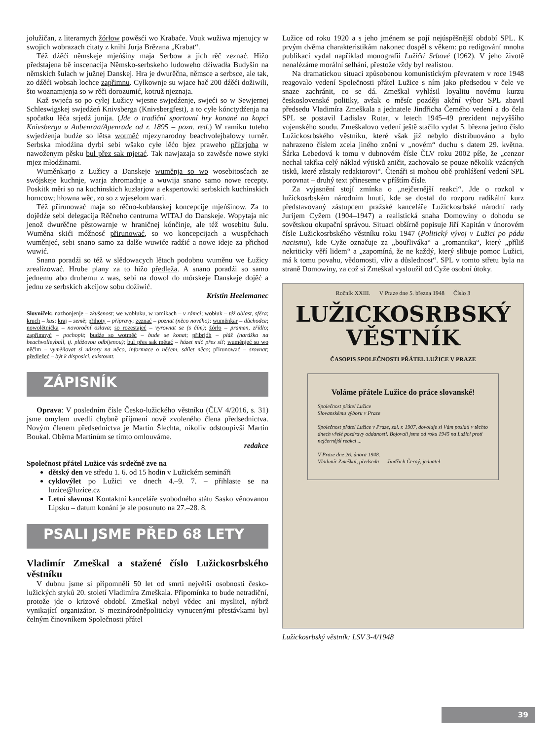jołužičan, z literarnych žórłow powěsći wo Krabaće. Vouk wužiwa mjenujcy w swojich wobrazach citaty z knihi Jurja Brězana „Krabat“.
Též dźěći němskeje mjeńšiny maja Serbow a jich rěč zeznać. Hižo předstajena bě inscenacija Němsko-serbskeho ludoweho dźiwadła Budyšin na němskich šulach w južnej Danskej. Hra je dwurěčna, němsce a serbsce, ale tak, zo dźěći wobsah lochce zapřimnu. Cyłkownje su wjace hač 200 dźěći dožiwili, što woznamjenja so w rěči dorozumić, kotruž njeznaja.
Kaž swjeća so po cyłej Łužicy wjesne swjedźenje, swjeći so w Sewjernej Schleswigskej swjedźeń Knivsberga (Knivsbergfest), a to cyłe kónctydźenja na spočatku lěća srjedź junija. (Jde o tradiční sportovní hry konané na kopci Knivsbergu u Aabenraa/Apenrade od r. 1895 – pozn. red.) W ramiku tuteho swjedźenja budźe so lětsa wotměć mjezynarodny beachvolejbalowy turněr. Serbska młodźina dyrbi sebi wšako cyłe lěćo bjez praweho přibrjoha w nawoženym pěsku bul přez sak mjetać. Tak nawjazaja so zawěsće nowe styki mjez młodźinami.
Wuměnkarjo z Łužicy a Danskeje wuměnja so wo wosebitosćach ze swójskeje kuchnje, warja zhromadnje a wuwija snano samo nowe recepty. Poskitk měri so na kuchinskich kuzłarjow a ekspertowki serbskich kuchinskich horncow; hłowna wěc, zo so z wjeselom wari.
Též přirunować maja so rěčno-kubłanskej koncepcije mjeńšinow. Za to dojědźe sebi delegacija Rěčneho centruma WITAJ do Danskeje. Wopytaja nic jenož dwurěčne pěstowarnje w hraničnej kónčinje, ale též wosebitu šulu. Wuměna skići móžnosć přirunować, so wo koncepcijach a wuspěchach wuměnjeć, sebi snano samo za dalše wuwiće radźić a nowe ideje za přichod wuwić.
Snano poradźi so též w slědowacych lětach podobnu wuměnu we Łužicy zrealizować. Hrube plany za to hižo předleža. A snano poradźi so samo jednemu abo druhemu z was, sebi na dowol do mórskeje Danskeje dojěć a jednu ze serbskich akcijow sobu dožiwić.
Kristin Heelemanec
Slovníček: nazhonjenje – zkušenost; we wobłuku, w ramikach – v rámci; wobłuk – též oblast, sféra; kruch – kus; kraj – země; přihoty – přípravy; zeznać – poznat (něco nového); wuměnkar – důchodce; nowolětnička – novoroční oslava; so rozestajeć – vyrovnat se (s čím); žórło – pramen, zřídlo; zapřimnyć – pochopit; budźe so wotměć – bude se konat; přibrjóh – pláž (narážka na beachvolleyball, tj. plážovou odbíjenou); bul přes sak mětać – házet míč přes síť; wuměnjeć so wo něčim – vyměňovat si názory na něco, informace o něčem, sdílet něco; přirunować – srovnat; předležeć – být k disposici, existovat.
ZÁPISNÍK
Oprava: V posledním čísle Česko-lužického věstníku (ČLV 4/2016, s. 31) jsme omylem uvedli chybně příjmení nově zvoleného člena předsednictva. Novým členem předsednictva je Martin Šlechta, nikoliv odstoupivší Martin Boukal. Oběma Martinům se tímto omlouváme.
redakce
Společnost přátel Lužice vás srdečně zve na
dětský den ve středu 1. 6. od 15 hodin v Lužickém semináři
cyklovýlet po Lužici ve dnech 4.–9. 7. – přihlaste se na luzice@luzice.cz
Letní slavnost Kontaktní kanceláře svobodného státu Sasko věnovanou Lipsku – datum konání je ale posunuto na 27.–28. 8.
PSALI JSME PŘED 68 LETY
Vladimír Zmeškal a stažené číslo Lužickosrbského věstníku
V dubnu jsme si připomněli 50 let od smrti největší osobnosti česko-lužických styků 20. století Vladimíra Zmeškala. Připomínka to bude netradiční, protože jde o krizové období. Zmeškal nebyl vědec ani myslitel, nýbrž vynikající organizátor. S mezinárodněpoliticky vynucenými přestávkami byl čelným činovníkem Společnosti přátel
Lužice od roku 1920 a s jeho jménem se pojí nejúspěšnější období SPL. K prvým dvěma charakteristikám nakonec dospěl s věkem: po redigování mnoha publikací vydal například monografii Lužičtí Srbové (1962). V jeho životě nenalézáme morální selhání, přestože vždy byl realistou.
Na dramatickou situaci způsobenou komunistickým převratem v roce 1948 reagovalo vedení Společnosti přátel Lužice s ním jako předsedou v čele ve snaze zachránit, co se dá. Zmeškal vyhlásil loyalitu novému kurzu československé politiky, avšak o měsíc později akční výbor SPL zbavil předsedu Vladimíra Zmeškala a jednatele Jindřicha Černého vedení a do čela SPL se postavil Ladislav Rutar, v letech 1945–49 prezident nejvyššího vojenského soudu. Zmeškalovo vedení ještě stačilo vydat 5. března jedno číslo Lužickosrbského věstníku, které však již nebylo distribuováno a bylo nahrazeno číslem zcela jiného znění v „novém“ duchu s datem 29. května. Šárka Lebedová k tomu v dubnovém čísle ČLV roku 2002 píše, že „cenzor nechal takřka celý náklad výtisků zničit, zachovalo se pouze několik vzácných tisků, které zůstaly redaktorovi“. Čtenáři si mohou obě prohlášení vedení SPL porovnat – druhý text přineseme v příštím čísle.
Za vyjasnění stojí zmínka o „nejčernější reakci“. Jde o rozkol v lužickosrbském národním hnutí, kde se dostal do rozporu radikální kurz představovaný zástupcem pražské kanceláře Lužickosrbské národní rady Jurijem Cyžem (1904–1947) a realistická snaha Domowiny o dohodu se sovětskou okupační správou. Situaci obšírně popisuje Jiří Kapitán v únorovém čísle Lužickosrbského věstníku roku 1947 (Politický vývoj v Lužici po pádu nacismu), kde Cyže označuje za „bouřliváka“ a „romantika“, který „příliš nekriticky věří lidem“ a „zapomíná, že ne každý, který slibuje pomoc Lužici, má k tomu povahu, vědomosti, vliv a důslednost“. SPL v tomto střetu byla na straně Domowiny, za což si Zmeškal vysloužil od Cyže osobní útoky.
Ročník XXIII. V Praze dne 5. března 1948 Číslo 3
LUŽICKOSRBSKÝ VĚSTNÍK
ČASOPIS SPOLEČNOSTI PŘÁTEL LUŽICE V PRAZE
Voláme přátele Lužice do práce slovanské!
Společnost přátel Lužice
Slovanskému výboru v Praze
Společnost přátel Lužice v Praze, zal. r. 1907, dovoluje si Vám poslati v těchto dnech vřelé pozdravy oddanosti. Bojovali jsme od roku 1945 na Lužici proti nejčernější reakci ...
V Praze dne 26. února 1948.
Vladimír Zmeškal, předseda Jindřich Černý, jednatel
Lužickosrbský věstník: LSV 3-4/1948
39